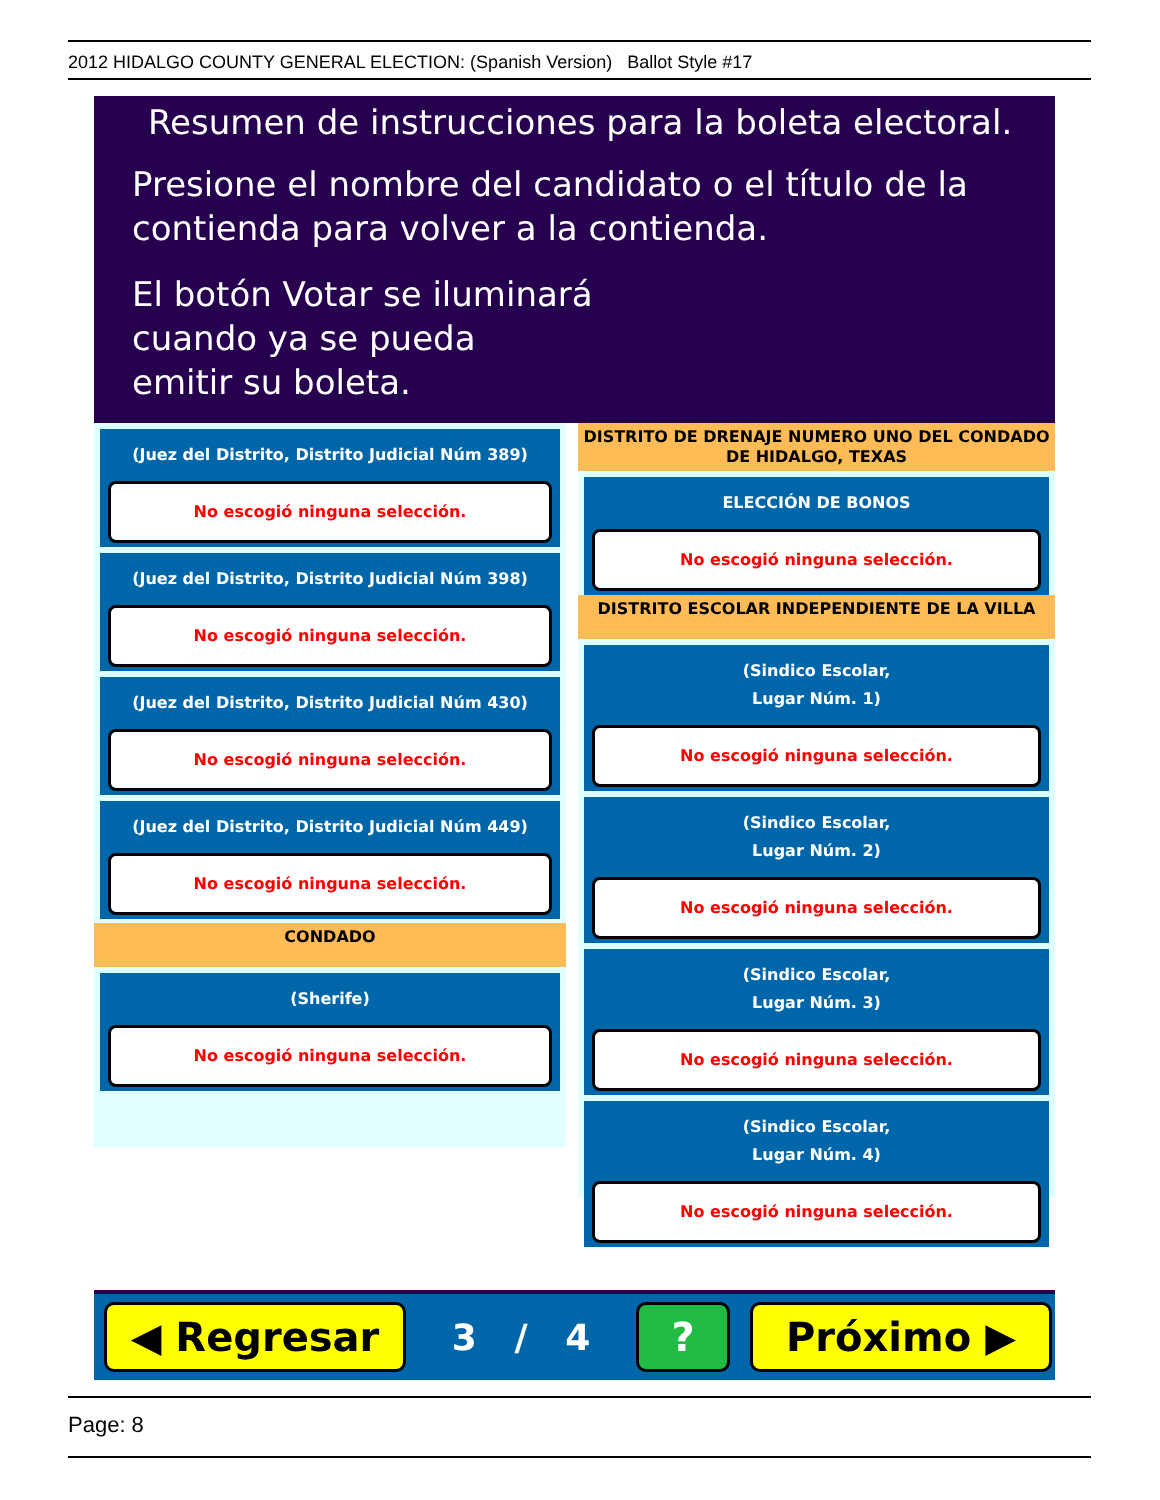2012 HIDALGO COUNTY GENERAL ELECTION: (Spanish Version) Ballot Style #17
Resumen de instrucciones para la boleta electoral.
Presione el nombre del candidato o el título de la
contienda para volver a la contienda.
El botón Votar se iluminará
cuando ya se pueda
emitir su boleta.
(Juez del Distrito, Distrito Judicial Núm 389)
No escogió ninguna selección.
(Juez del Distrito, Distrito Judicial Núm 398)
No escogió ninguna selección.
(Juez del Distrito, Distrito Judicial Núm 430)
No escogió ninguna selección.
(Juez del Distrito, Distrito Judicial Núm 449)
No escogió ninguna selección.
CONDADO
(Sherife)
No escogió ninguna selección.
DISTRITO DE DRENAJE NUMERO UNO DEL CONDADO
DE HIDALGO, TEXAS
ELECCIÓN DE BONOS
No escogió ninguna selección.
DISTRITO ESCOLAR INDEPENDIENTE DE LA VILLA
(Sindico Escolar,
Lugar Núm. 1)
No escogió ninguna selección.
(Sindico Escolar,
Lugar Núm. 2)
No escogió ninguna selección.
(Sindico Escolar,
Lugar Núm. 3)
No escogió ninguna selección.
(Sindico Escolar,
Lugar Núm. 4)
No escogió ninguna selección.
◀ Regresar
3 / 4
? Próximo ▶
Page: 8